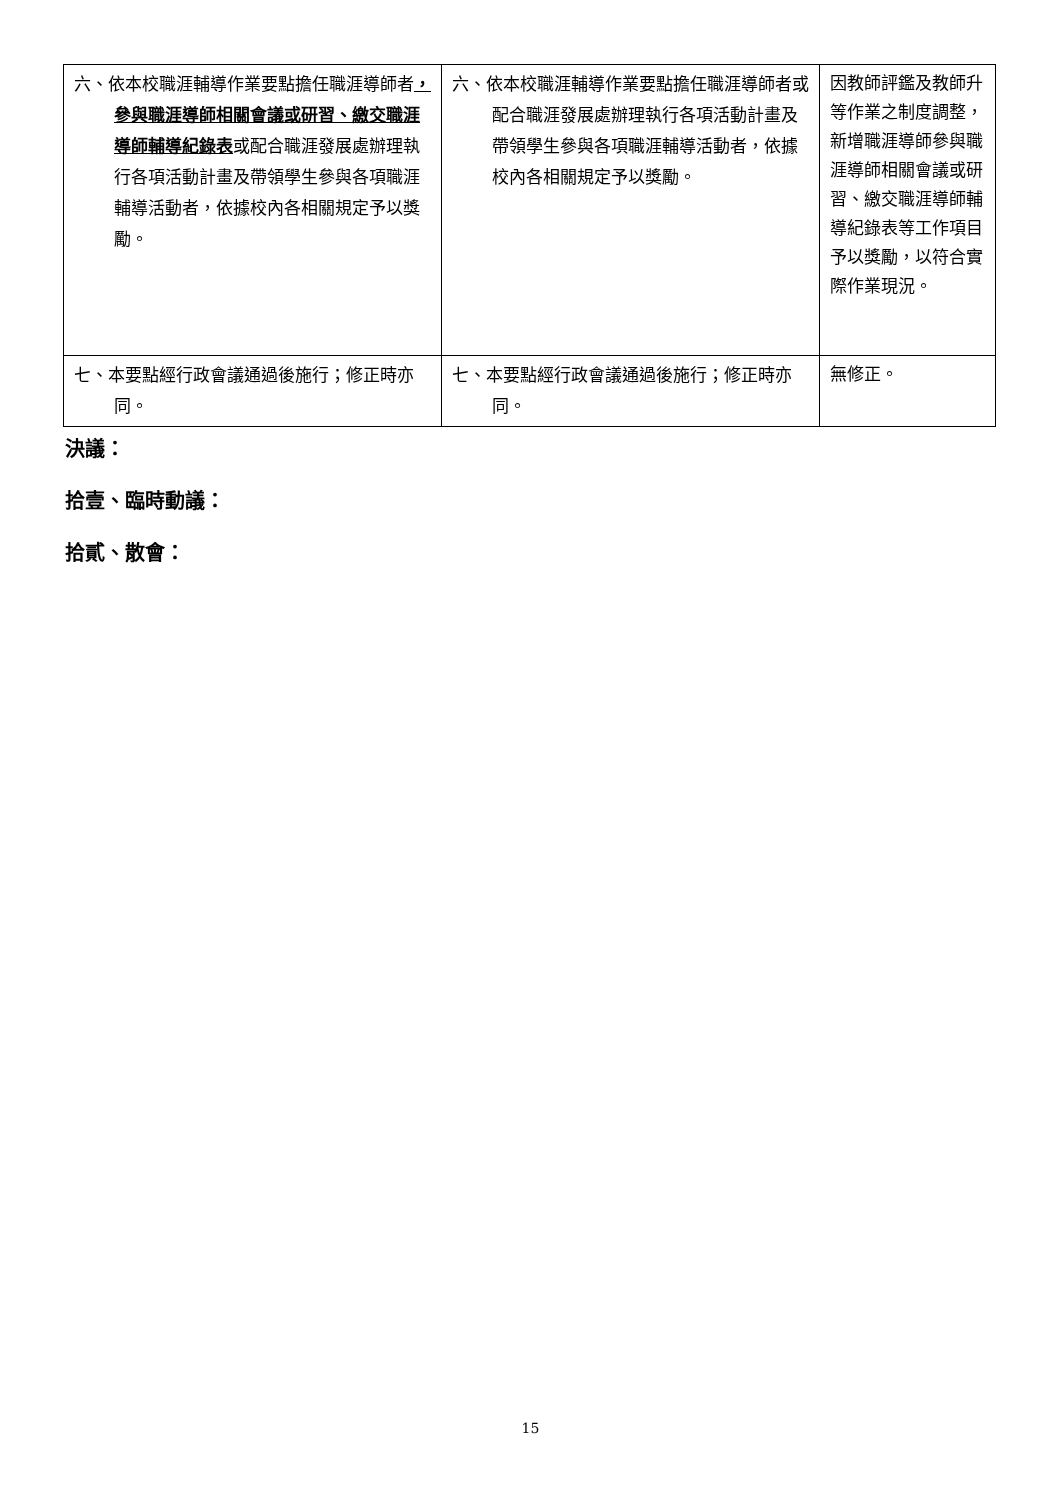| 六、依本校職涯輔導作業要點擔任職涯導師者 ，參與職涯導師相關會議或研習、繳交職涯導師輔導紀錄表 或配合職涯發展處辦理執行各項活動計畫及帶領學生參與各項職涯輔導活動者，依據校內各相關規定予以獎勵。 | 六、依本校職涯輔導作業要點擔任職涯導師者或配合職涯發展處辦理執行各項活動計畫及帶領學生參與各項職涯輔導活動者，依據校內各相關規定予以獎勵。 | 因教師評鑑及教師升等作業之制度調整，新增職涯導師參與職涯導師相關會議或研習、繳交職涯導師輔導紀錄表等工作項目予以獎勵，以符合實際作業現況。 |
| 七、本要點經行政會議通過後施行；修正時亦同。 | 七、本要點經行政會議通過後施行；修正時亦同。 | 無修正。 |
決議：
拾壹、臨時動議：
拾貳、散會：
15